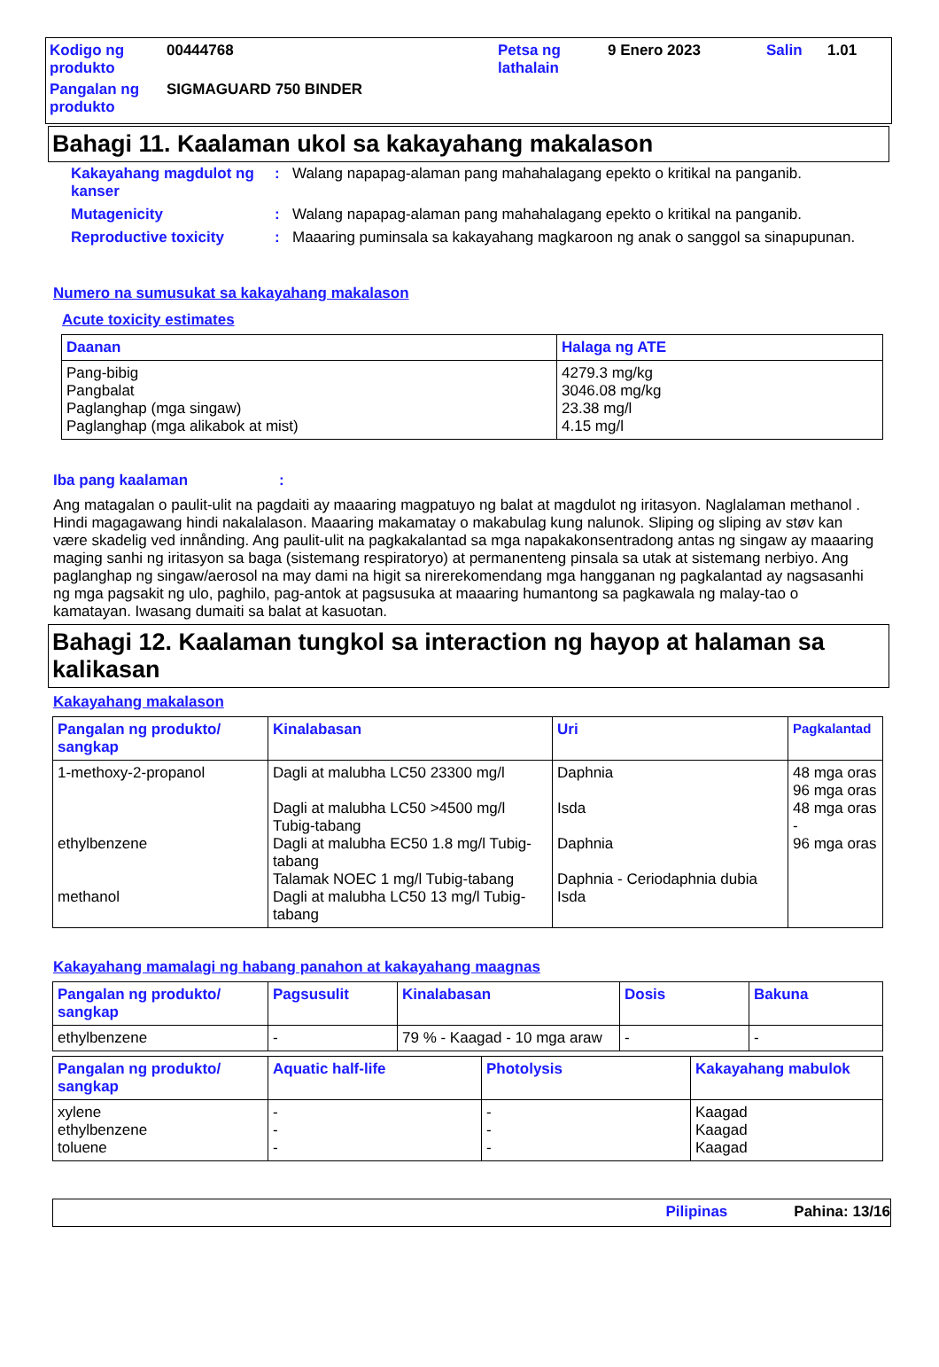| Kodigo ng produkto | 00444768 | Petsa ng lathalain | 9 Enero 2023 | Salin | 1.01 |
| Pangalan ng produkto | SIGMAGUARD 750 BINDER | | | | |
Bahagi 11. Kaalaman ukol sa kakayahang makalason
| Kakayahang magdulot ng kanser | : | Walang napapag-alaman pang mahahalagang epekto o kritikal na panganib. |
| Mutagenicity | : | Walang napapag-alaman pang mahahalagang epekto o kritikal na panganib. |
| Reproductive toxicity | : | Maaaring puminsala sa kakayahang magkaroon ng anak o sanggol sa sinapupunan. |
Numero na sumusukat sa kakayahang makalason
Acute toxicity estimates
| Daanan | Halaga ng ATE |
| --- | --- |
| Pang-bibig Pangbalat Paglanghap (mga singaw) Paglanghap (mga alikabok at mist) | 4279.3 mg/kg 3046.08 mg/kg 23.38 mg/l 4.15 mg/l |
Iba pang kaalaman:
Ang matagalan o paulit-ulit na pagdaiti ay maaaring magpatuyo ng balat at magdulot ng iritasyon. Naglalaman methanol . Hindi magagawang hindi nakalalason. Maaaring makamatay o makabulag kung nalunok. Sliping og sliping av støv kan være skadelig ved innånding. Ang paulit-ulit na pagkakalantad sa mga napakakonsentradong antas ng singaw ay maaaring maging sanhi ng iritasyon sa baga (sistemang respiratoryo) at permanenteng pinsala sa utak at sistemang nerbiyo. Ang paglanghap ng singaw/aerosol na may dami na higit sa nirerekomendang mga hangganan ng pagkalantad ay nagsasanhi ng mga pagsakit ng ulo, paghilo, pag-antok at pagsusuka at maaaring humantong sa pagkawala ng malay-tao o kamatayan. Iwasang dumaiti sa balat at kasuotan.
Bahagi 12. Kaalaman tungkol sa interaction ng hayop at halaman sa kalikasan
Kakayahang makalason
| Pangalan ng produkto/ sangkap | Kinalabasan | Uri | Pagkalantad |
| --- | --- | --- | --- |
| 1-methoxy-2-propanol ethylbenzene methanol | Dagli at malubha LC50 23300 mg/l Dagli at malubha LC50 >4500 mg/l Tubig-tabang Dagli at malubha EC50 1.8 mg/l Tubig-tabang Talamak NOEC 1 mg/l Tubig-tabang Dagli at malubha LC50 13 mg/l Tubig-tabang | Daphnia Isda Daphnia Daphnia - Ceriodaphnia dubia Isda | 48 mga oras 96 mga oras 48 mga oras - 96 mga oras |
Kakayahang mamalagi ng habang panahon at kakayahang maagnas
| Pangalan ng produkto/ sangkap | Pagsusulit | Kinalabasan | Dosis | Bakuna |
| --- | --- | --- | --- | --- |
| ethylbenzene | - | 79 % - Kaagad - 10 mga araw | - | - |
| Pangalan ng produkto/ sangkap | Aquatic half-life | Photolysis | Kakayahang mabulok |
| --- | --- | --- | --- |
| xylene ethylbenzene toluene | - - - | - - - | Kaagad Kaagad Kaagad |
Pilipinas Pahina: 13/16